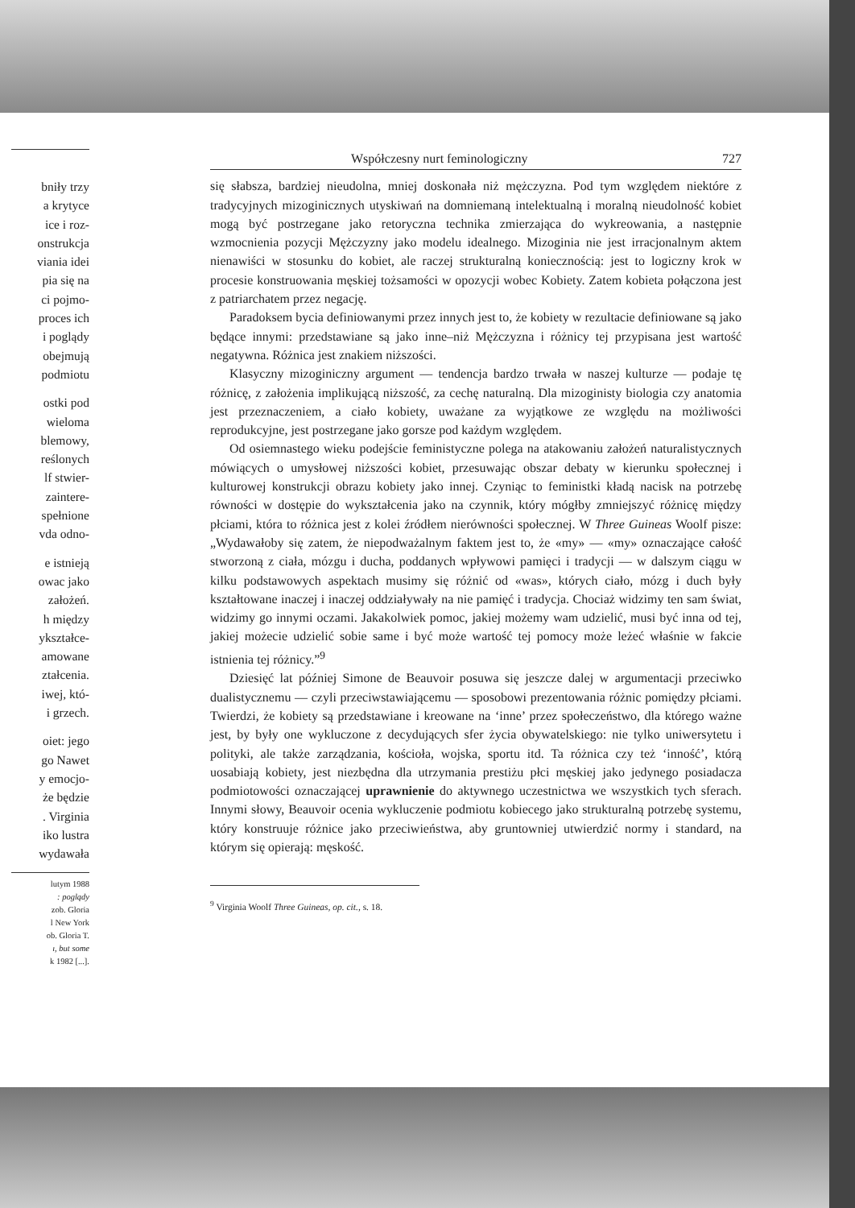bniły trzy
a krytyce
ice i roz-
onstrukcja
viania idei
pia się na
ci pojmo-
proces ich
i poglądy
obejmują
podmiotu
ostki pod
wieloma
blemowy,
reślonych
lf stwier-
zaintere-
spełnione
vda odno-
e istnieją
owac jako
założeń.
h między
ykształce-
amowane
ztałcenia.
iwej, któ-
i grzech.
oiet: jego
go Nawet
y emocjo-
że będzie
. Virginia
iko lustra
wydawała
lutym 1988
: poglądy
zob. Gloria
l New York
ob. Gloria T.
ı, but some
k 1982 [...].
Współczesny nurt feminologiczny 727
się słabsza, bardziej nieudolna, mniej doskonała niż mężczyzna. Pod tym względem niektóre z tradycyjnych mizoginicznych utyskiwań na domniemaną intelektualną i moralną nieudolność kobiet mogą być postrzegane jako retoryczna technika zmierzająca do wykreowania, a następnie wzmocnienia pozycji Mężczyzny jako modelu idealnego. Mizoginia nie jest irracjonalnym aktem nienawiści w stosunku do kobiet, ale raczej strukturalną koniecznością: jest to logiczny krok w procesie konstruowania męskiej tożsamości w opozycji wobec Kobiety. Zatem kobieta połączona jest z patriarchatem przez negację.
Paradoksem bycia definiowanymi przez innych jest to, że kobiety w rezultacie definiowane są jako będące innymi: przedstawiane są jako inne–niż Mężczyzna i różnicy tej przypisana jest wartość negatywna. Różnica jest znakiem niższości.
Klasyczny mizoginiczny argument — tendencja bardzo trwała w naszej kulturze — podaje tę różnicę, z założenia implikującą niższość, za cechę naturalną. Dla mizoginisty biologia czy anatomia jest przeznaczeniem, a ciało kobiety, uważane za wyjątkowe ze względu na możliwości reprodukcyjne, jest postrzegane jako gorsze pod każdym względem.
Od osiemnastego wieku podejście feministyczne polega na atakowaniu założeń naturalistycznych mówiących o umysłowej niższości kobiet, przesuwając obszar debaty w kierunku społecznej i kulturowej konstrukcji obrazu kobiety jako innej. Czyniąc to feministki kładą nacisk na potrzebę równości w dostępie do wykształcenia jako na czynnik, który mógłby zmniejszyć różnicę między płciami, która to różnica jest z kolei źródłem nierówności społecznej. W Three Guineas Woolf pisze: „Wydawałoby się zatem, że niepodważalnym faktem jest to, że «my» — «my» oznaczające całość stworzoną z ciała, mózgu i ducha, poddanych wpływowi pamięci i tradycji — w dalszym ciągu w kilku podstawowych aspektach musimy się różnić od «was», których ciało, mózg i duch były kształtowane inaczej i inaczej oddziaływały na nie pamięć i tradycja. Chociaż widzimy ten sam świat, widzimy go innymi oczami. Jakakolwiek pomoc, jakiej możemy wam udzielić, musi być inna od tej, jakiej możecie udzielić sobie same i być może wartość tej pomocy może leżeć właśnie w fakcie istnienia tej różnicy.”<sup>9</sup>
Dziesięć lat później Simone de Beauvoir posuwa się jeszcze dalej w argumentacji przeciwko dualistycznemu — czyli przeciwstawiającemu — sposobowi prezentowania różnic pomiędzy płciami. Twierdzi, że kobiety są przedstawiane i kreowane na ‘inne’ przez społeczeństwo, dla którego ważne jest, by były one wykluczone z decydujących sfer życia obywatelskiego: nie tylko uniwersytetu i polityki, ale także zarządzania, kościoła, wojska, sportu itd. Ta różnica czy też ‘inność’, którą uosabiają kobiety, jest niezbędna dla utrzymania prestiżu płci męskiej jako jedynego posiadacza podmiotowości oznaczającej uprawnienie do aktywnego uczestnictwa we wszystkich tych sferach. Innymi słowy, Beauvoir ocenia wykluczenie podmiotu kobiecego jako strukturalną potrzebę systemu, który konstruuje różnice jako przeciwieństwa, aby gruntowniej utwierdzić normy i standard, na którym się opierają: męskość.
<sup>9</sup> Virginia Woolf Three Guineas, op. cit., s. 18.